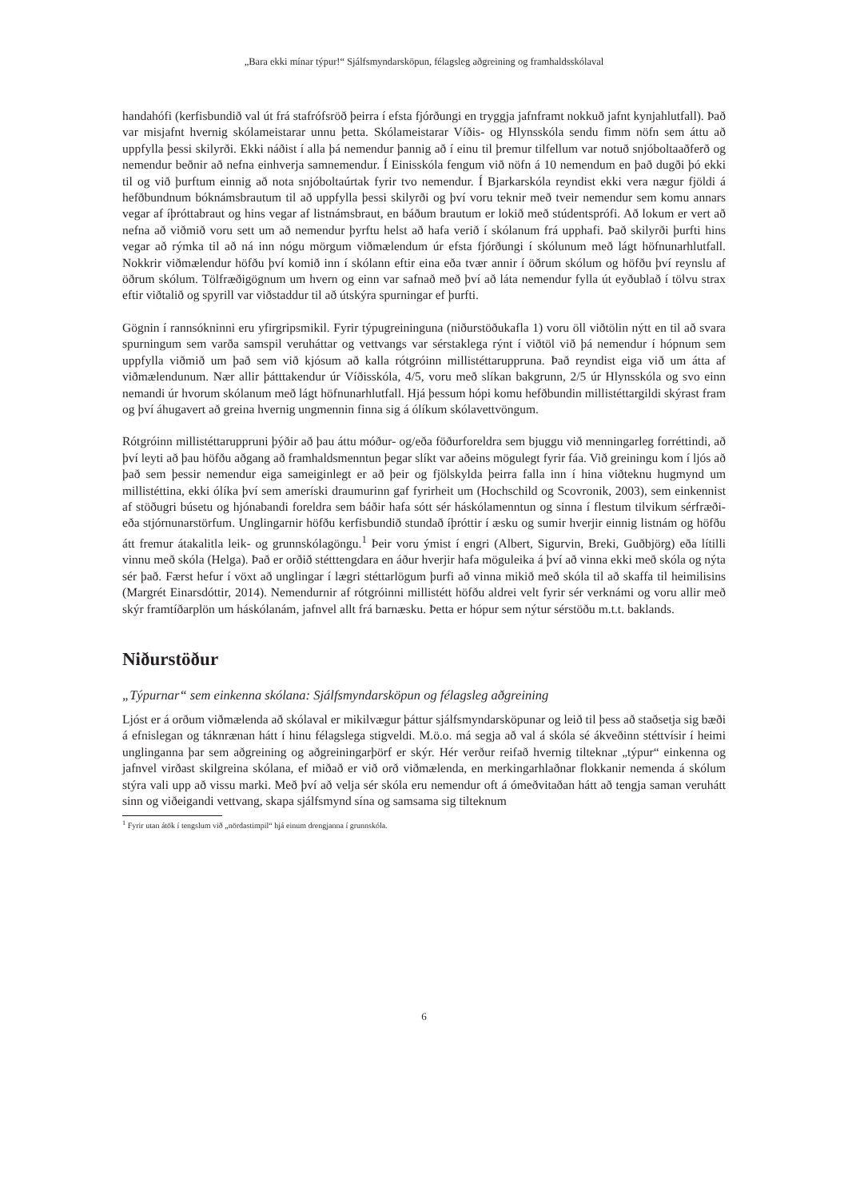„Bara ekki mínar týpur!“ Sjálfsmyndarsköpun, félagsleg aðgreining og framhaldsskólaval
handahófi (kerfisbundið val út frá stafrófsröð þeirra í efsta fjórðungi en tryggja jafnframt nokkuð jafnt kynjahlutfall). Það var misjafnt hvernig skólameistarar unnu þetta. Skólameistarar Víðis- og Hlynsskóla sendu fimm nöfn sem áttu að uppfylla þessi skilyrði. Ekki náðist í alla þá nemendur þannig að í einu til þremur tilfellum var notuð snjóboltaaðferð og nemendur beðnir að nefna einhverja samnemendur. Í Einisskóla fengum við nöfn á 10 nemendum en það dugði þó ekki til og við þurftum einnig að nota snjóboltaúrtak fyrir tvo nemendur. Í Bjarkarskóla reyndist ekki vera nægur fjöldi á hefðbundnum bóknámsbrautum til að uppfylla þessi skilyrði og því voru teknir með tveir nemendur sem komu annars vegar af íþróttabraut og hins vegar af listnámsbraut, en báðum brautum er lokið með stúdentsprófi. Að lokum er vert að nefna að viðmið voru sett um að nemendur þyrftu helst að hafa verið í skólanum frá upphafi. Það skilyrði þurfti hins vegar að rýmka til að ná inn nógu mörgum viðmælendum úr efsta fjórðungi í skólunum með lágt höfnunarhlutfall. Nokkrir viðmælendur höfðu því komið inn í skólann eftir eina eða tvær annir í öðrum skólum og höfðu því reynslu af öðrum skólum. Tölfræðigögnum um hvern og einn var safnað með því að láta nemendur fylla út eyðublað í tölvu strax eftir viðtalið og spyrill var viðstaddur til að útskýra spurningar ef þurfti.
Gögnin í rannsókninni eru yfirgripsmikil. Fyrir týpugreininguna (niðurstöðukafla 1) voru öll viðtölin nýtt en til að svara spurningum sem varða samspil veruháttar og vettvangs var sérstaklega rýnt í viðtöl við þá nemendur í hópnum sem uppfylla viðmið um það sem við kjósum að kalla rótgróinn millistéttaruppruna. Það reyndist eiga við um átta af viðmælendunum. Nær allir þátttakendur úr Víðisskóla, 4/5, voru með slíkan bakgrunn, 2/5 úr Hlynsskóla og svo einn nemandi úr hvorum skólanum með lágt höfnunarhlutfall. Hjá þessum hópi komu hefðbundin millistéttargildi skýrast fram og því áhugavert að greina hvernig ungmennin finna sig á ólíkum skólavettvöngum.
Rótgróinn millistéttaruppruni þýðir að þau áttu móður- og/eða föðurforeldra sem bjuggu við menningarleg forréttindi, að því leyti að þau höfðu aðgang að framhaldsmenntun þegar slíkt var aðeins mögulegt fyrir fáa. Við greiningu kom í ljós að það sem þessir nemendur eiga sameiginlegt er að þeir og fjölskylda þeirra falla inn í hina viðteknu hugmynd um millistéttina, ekki ólíka því sem ameríski draumurinn gaf fyrirheit um (Hochschild og Scovronik, 2003), sem einkennist af stöðugri búsetu og hjónabandi foreldra sem báðir hafa sótt sér háskólamenntun og sinna í flestum tilvikum sérfræði- eða stjórnunarstörfum. Unglingarnir höfðu kerfisbundið stundað íþróttir í æsku og sumir hverjir einnig listnám og höfðu átt fremur átakalitla leik- og grunnskólagöngu.<sup>1</sup> Þeir voru ýmist í engri (Albert, Sigurvin, Breki, Guðbjörg) eða lítilli vinnu með skóla (Helga). Það er orðið stétttengdara en áður hverjir hafa möguleika á því að vinna ekki með skóla og nýta sér það. Færst hefur í vöxt að unglingar í lægri stéttarlögum þurfi að vinna mikið með skóla til að skaffa til heimilisins (Margrét Einarsdóttir, 2014). Nemendurnir af rótgróinni millistétt höfðu aldrei velt fyrir sér verknámi og voru allir með skýr framtíðarplön um háskólanám, jafnvel allt frá barnæsku. Þetta er hópur sem nýtur sérstöðu m.t.t. baklands.
Niðurstöður
„Týpurnar“ sem einkenna skólana: Sjálfsmyndarsköpun og félagsleg aðgreining
Ljóst er á orðum viðmælenda að skólaval er mikilvægur þáttur sjálfsmyndarsköpunar og leið til þess að staðsetja sig bæði á efnislegan og táknrænan hátt í hinu félagslega stigveldi. M.ö.o. má segja að val á skóla sé ákveðinn stéttvísir í heimi unglinganna þar sem aðgreining og aðgreiningarþörf er skýr. Hér verður reifað hvernig tilteknar „týpur“ einkenna og jafnvel virðast skilgreina skólana, ef miðað er við orð viðmælenda, en merkingarhlaðnar flokkanir nemenda á skólum stýra vali upp að vissu marki. Með því að velja sér skóla eru nemendur oft á ómeðvitaðan hátt að tengja saman veruhátt sinn og viðeigandi vettvang, skapa sjálfsmynd sína og samsama sig tilteknum
<sup>1</sup> Fyrir utan átök í tengslum við „nördastimpil“ hjá einum drengjanna í grunnskóla.
6